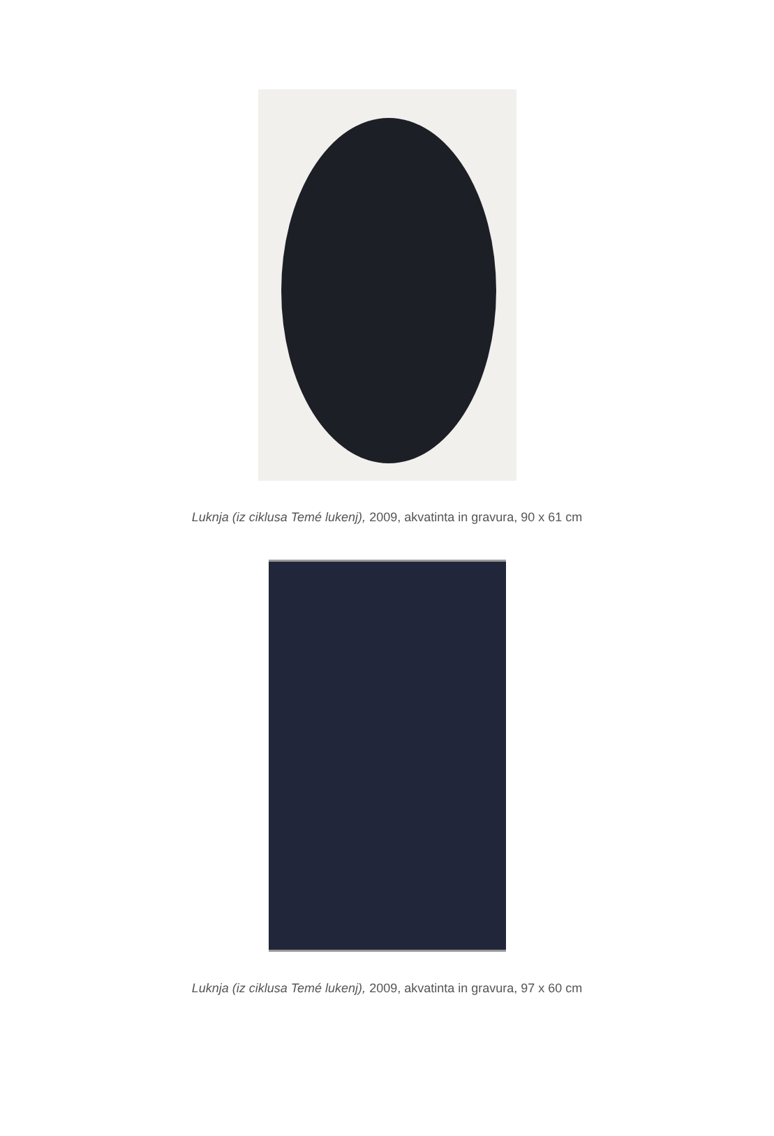Luknja (iz ciklusa Temé lukenj), 2009, akvatinta in gravura, 90 x 61 cm
Luknja (iz ciklusa Temé lukenj), 2009, akvatinta in gravura, 97 x 60 cm